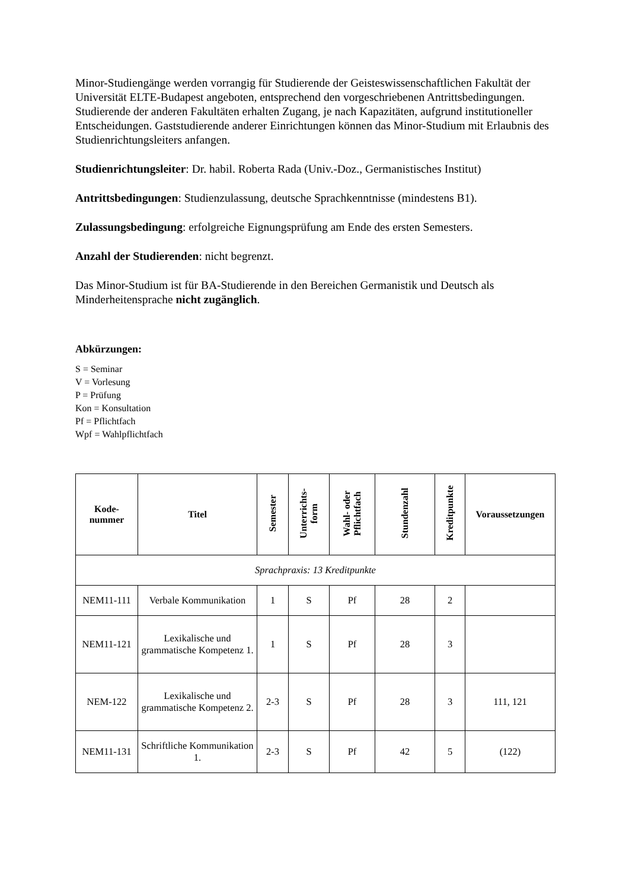Minor-Studiengänge werden vorrangig für Studierende der Geisteswissenschaftlichen Fakultät der Universität ELTE-Budapest angeboten, entsprechend den vorgeschriebenen Antrittsbedingungen. Studierende der anderen Fakultäten erhalten Zugang, je nach Kapazitäten, aufgrund institutioneller Entscheidungen. Gaststudierende anderer Einrichtungen können das Minor-Studium mit Erlaubnis des Studienrichtungsleiters anfangen.
Studienrichtungsleiter: Dr. habil. Roberta Rada (Univ.-Doz., Germanistisches Institut)
Antrittsbedingungen: Studienzulassung, deutsche Sprachkenntnisse (mindestens B1).
Zulassungsbedingung: erfolgreiche Eignungsprüfung am Ende des ersten Semesters.
Anzahl der Studierenden: nicht begrenzt.
Das Minor-Studium ist für BA-Studierende in den Bereichen Germanistik und Deutsch als Minderheitensprache nicht zugänglich.
Abkürzungen:
S = Seminar
V = Vorlesung
P = Prüfung
Kon = Konsultation
Pf = Pflichtfach
Wpf = Wahlpflichtfach
| Kode- nummer | Titel | Semester | Unterrichts- form | Wahl- oder Pflichtfach | Stundenzahl | Kreditpunkte | Voraussetzungen |
| --- | --- | --- | --- | --- | --- | --- | --- |
| Sprachpraxis: 13 Kreditpunkte | | | | | | | |
| NEM11-111 | Verbale Kommunikation | 1 | S | Pf | 28 | 2 | |
| NEM11-121 | Lexikalische und grammatische Kompetenz 1. | 1 | S | Pf | 28 | 3 | |
| NEM-122 | Lexikalische und grammatische Kompetenz 2. | 2-3 | S | Pf | 28 | 3 | 111, 121 |
| NEM11-131 | Schriftliche Kommunikation 1. | 2-3 | S | Pf | 42 | 5 | (122) |